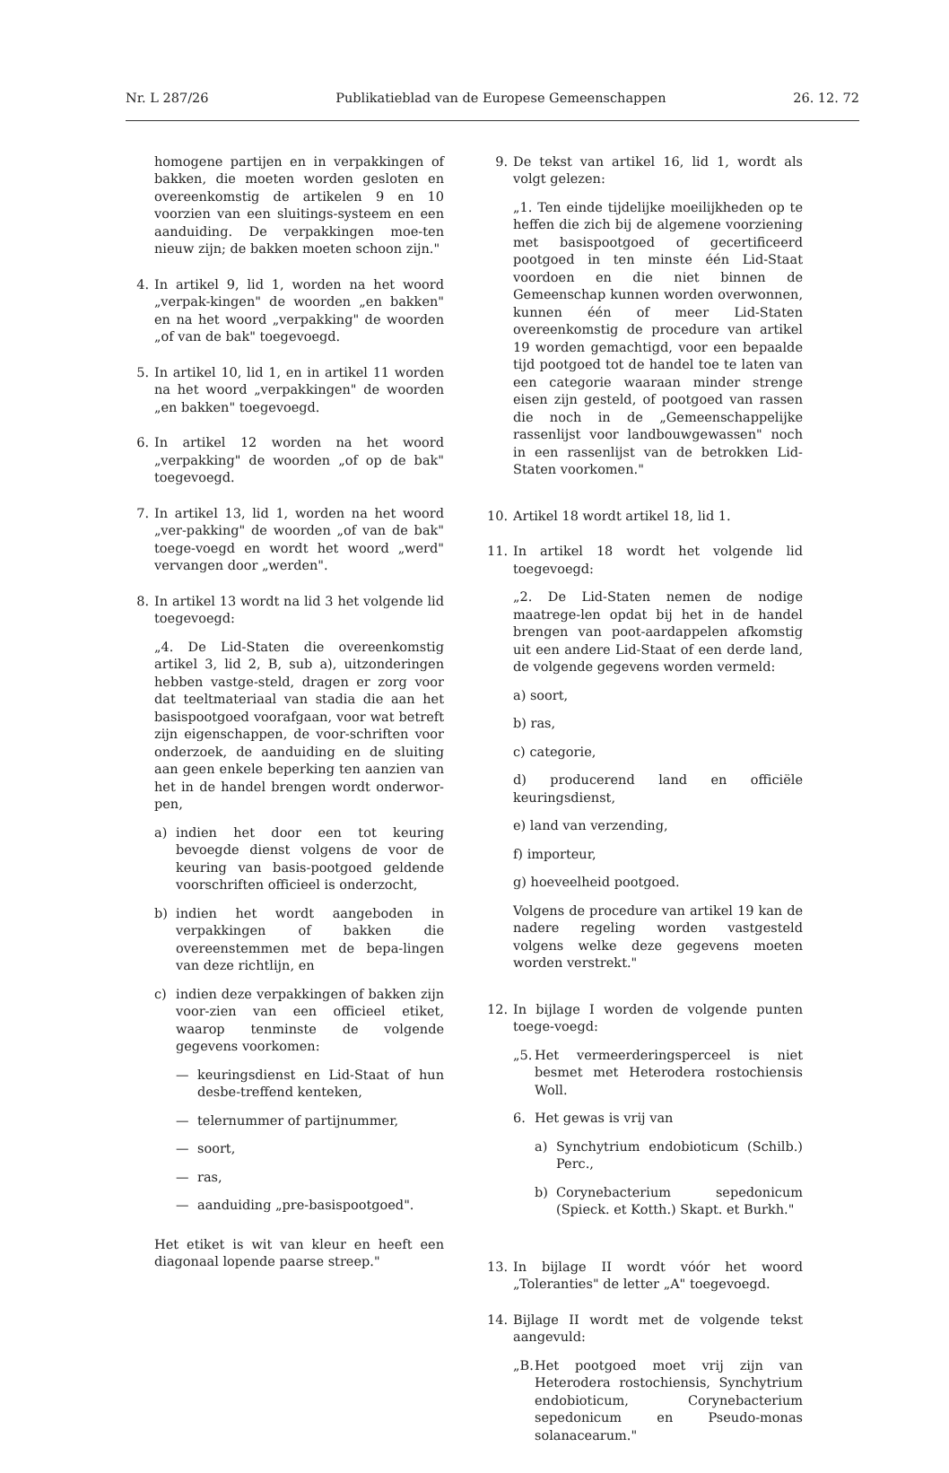Nr. L 287/26 Publikatieblad van de Europese Gemeenschappen 26. 12. 72
homogene partijen en in verpakkingen of bakken, die moeten worden gesloten en overeenkomstig de artikelen 9 en 10 voorzien van een sluitings-systeem en een aanduiding. De verpakkingen moe-ten nieuw zijn; de bakken moeten schoon zijn."
4. In artikel 9, lid 1, worden na het woord „verpak-kingen" de woorden „en bakken" en na het woord „verpakking" de woorden „of van de bak" toegevoegd.
5. In artikel 10, lid 1, en in artikel 11 worden na het woord „verpakkingen" de woorden „en bakken" toegevoegd.
6. In artikel 12 worden na het woord „verpakking" de woorden „of op de bak" toegevoegd.
7. In artikel 13, lid 1, worden na het woord „ver-pakking" de woorden „of van de bak" toege-voegd en wordt het woord „werd" vervangen door „werden".
8. In artikel 13 wordt na lid 3 het volgende lid toegevoegd:
„4. De Lid-Staten die overeenkomstig artikel 3, lid 2, B, sub a), uitzonderingen hebben vastge-steld, dragen er zorg voor dat teeltmateriaal van stadia die aan het basispootgoed voorafgaan, voor wat betreft zijn eigenschappen, de voor-schriften voor onderzoek, de aanduiding en de sluiting aan geen enkele beperking ten aanzien van het in de handel brengen wordt onderwor-pen,
a) indien het door een tot keuring bevoegde dienst volgens de voor de keuring van basis-pootgoed geldende voorschriften officieel is onderzocht,
b) indien het wordt aangeboden in verpakkingen of bakken die overeenstemmen met de bepa-lingen van deze richtlijn, en
c) indien deze verpakkingen of bakken zijn voor-zien van een officieel etiket, waarop tenminste de volgende gegevens voorkomen:
— keuringsdienst en Lid-Staat of hun desbe-treffend kenteken,
— telernummer of partijnummer,
— soort,
— ras,
— aanduiding „pre-basispootgoed".
Het etiket is wit van kleur en heeft een diagonaal lopende paarse streep."
9. De tekst van artikel 16, lid 1, wordt als volgt gelezen:
„1. Ten einde tijdelijke moeilijkheden op te heffen die zich bij de algemene voorziening met basispootgoed of gecertificeerd pootgoed in ten minste één Lid-Staat voordoen en die niet binnen de Gemeenschap kunnen worden overwonnen, kunnen één of meer Lid-Staten overeenkomstig de procedure van artikel 19 worden gemachtigd, voor een bepaalde tijd pootgoed tot de handel toe te laten van een categorie waaraan minder strenge eisen zijn gesteld, of pootgoed van rassen die noch in de „Gemeenschappelijke rassenlijst voor landbouwgewassen" noch in een rassenlijst van de betrokken Lid-Staten voorkomen."
10.
Artikel 18 wordt artikel 18, lid 1.
11.
In artikel 18 wordt het volgende lid toegevoegd:
„2. De Lid-Staten nemen de nodige maatrege-len opdat bij het in de handel brengen van poot-aardappelen afkomstig uit een andere Lid-Staat of een derde land, de volgende gegevens worden vermeld:
a) soort,
b) ras,
c) categorie,
d) producerend land en officiële keuringsdienst,
e) land van verzending,
f) importeur,
g) hoeveelheid pootgoed.
Volgens de procedure van artikel 19 kan de nadere regeling worden vastgesteld volgens welke deze gegevens moeten worden verstrekt."
12.
In bijlage I worden de volgende punten toege-voegd:
„5. Het vermeerderingsperceel is niet besmet met Heterodera rostochiensis Woll.
6. Het gewas is vrij van
a) Synchytrium endobioticum (Schilb.) Perc.,
b) Corynebacterium sepedonicum (Spieck. et Kotth.) Skapt. et Burkh."
13.
In bijlage II wordt vóór het woord „Toleranties" de letter „A" toegevoegd.
14.
Bijlage II wordt met de volgende tekst aangevuld:
„B. Het pootgoed moet vrij zijn van Heterodera rostochiensis, Synchytrium endobioticum, Corynebacterium sepedonicum en Pseudo-monas solanacearum."